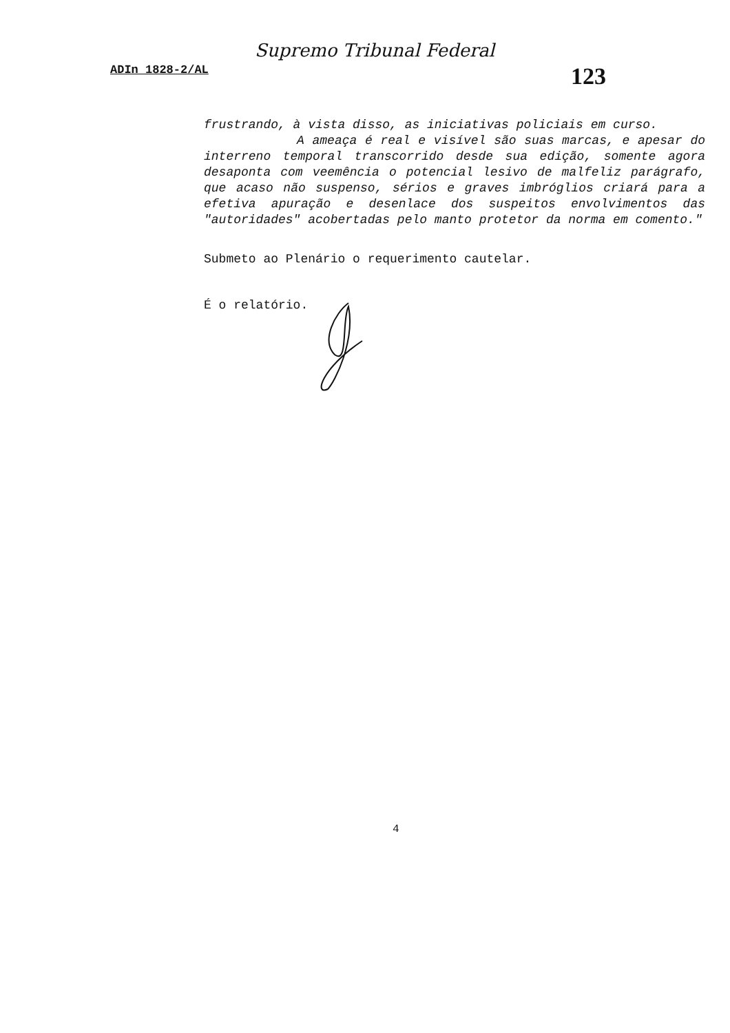Supremo Tribunal Federal
ADIn 1828-2/AL 123
frustrando, à vista disso, as iniciativas policiais em curso.
A ameaça é real e visível são suas marcas, e apesar do interreno temporal transcorrido desde sua edição, somente agora desaponta com veemência o potencial lesivo de malfeliz parágrafo, que acaso não suspenso, sérios e graves imbróglios criará para a efetiva apuração e desenlace dos suspeitos envolvimentos das "autoridades" acobertadas pelo manto protetor da norma em comento."
Submeto ao Plenário o requerimento cautelar.
É o relatório.
4